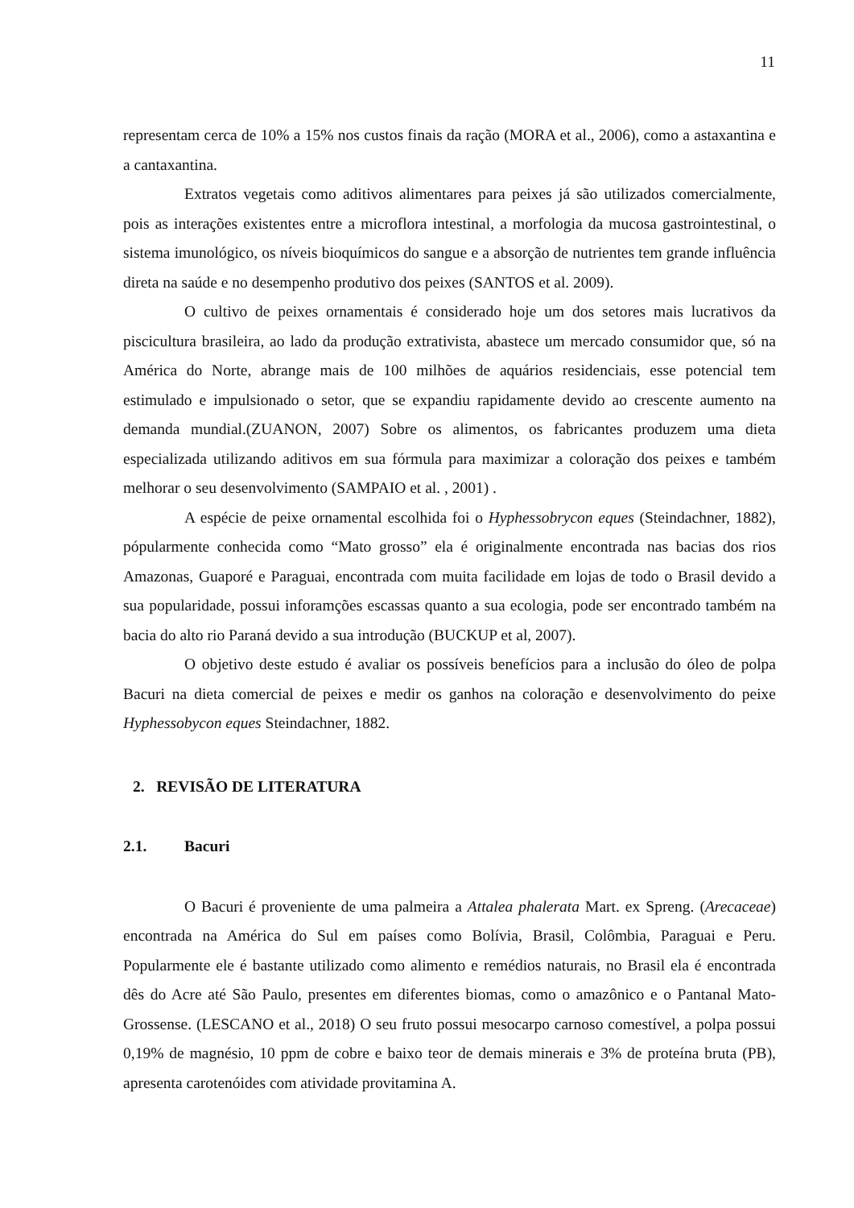11
representam cerca de 10% a 15% nos custos finais da ração (MORA et al., 2006), como a astaxantina e a cantaxantina.
Extratos vegetais como aditivos alimentares para peixes já são utilizados comercialmente, pois as interações existentes entre a microflora intestinal, a morfologia da mucosa gastrointestinal, o sistema imunológico, os níveis bioquímicos do sangue e a absorção de nutrientes tem grande influência direta na saúde e no desempenho produtivo dos peixes (SANTOS et al. 2009).
O cultivo de peixes ornamentais é considerado hoje um dos setores mais lucrativos da piscicultura brasileira, ao lado da produção extrativista, abastece um mercado consumidor que, só na América do Norte, abrange mais de 100 milhões de aquários residenciais, esse potencial tem estimulado e impulsionado o setor, que se expandiu rapidamente devido ao crescente aumento na demanda mundial.(ZUANON, 2007) Sobre os alimentos, os fabricantes produzem uma dieta especializada utilizando aditivos em sua fórmula para maximizar a coloração dos peixes e também melhorar o seu desenvolvimento (SAMPAIO et al. , 2001) .
A espécie de peixe ornamental escolhida foi o Hyphessobrycon eques (Steindachner, 1882), pópularmente conhecida como “Mato grosso” ela é originalmente encontrada nas bacias dos rios Amazonas, Guaporé e Paraguai, encontrada com muita facilidade em lojas de todo o Brasil devido a sua popularidade, possui inforamções escassas quanto a sua ecologia, pode ser encontrado também na bacia do alto rio Paraná devido a sua introdução (BUCKUP et al, 2007).
O objetivo deste estudo é avaliar os possíveis benefícios para a inclusão do óleo de polpa Bacuri na dieta comercial de peixes e medir os ganhos na coloração e desenvolvimento do peixe Hyphessobycon eques Steindachner, 1882.
2. REVISÃO DE LITERATURA
2.1. Bacuri
O Bacuri é proveniente de uma palmeira a Attalea phalerata Mart. ex Spreng. (Arecaceae) encontrada na América do Sul em países como Bolívia, Brasil, Colômbia, Paraguai e Peru. Popularmente ele é bastante utilizado como alimento e remédios naturais, no Brasil ela é encontrada dês do Acre até São Paulo, presentes em diferentes biomas, como o amazônico e o Pantanal Mato-Grossense. (LESCANO et al., 2018) O seu fruto possui mesocarpo carnoso comestível, a polpa possui 0,19% de magnésio, 10 ppm de cobre e baixo teor de demais minerais e 3% de proteína bruta (PB), apresenta carotenóides com atividade provitamina A.